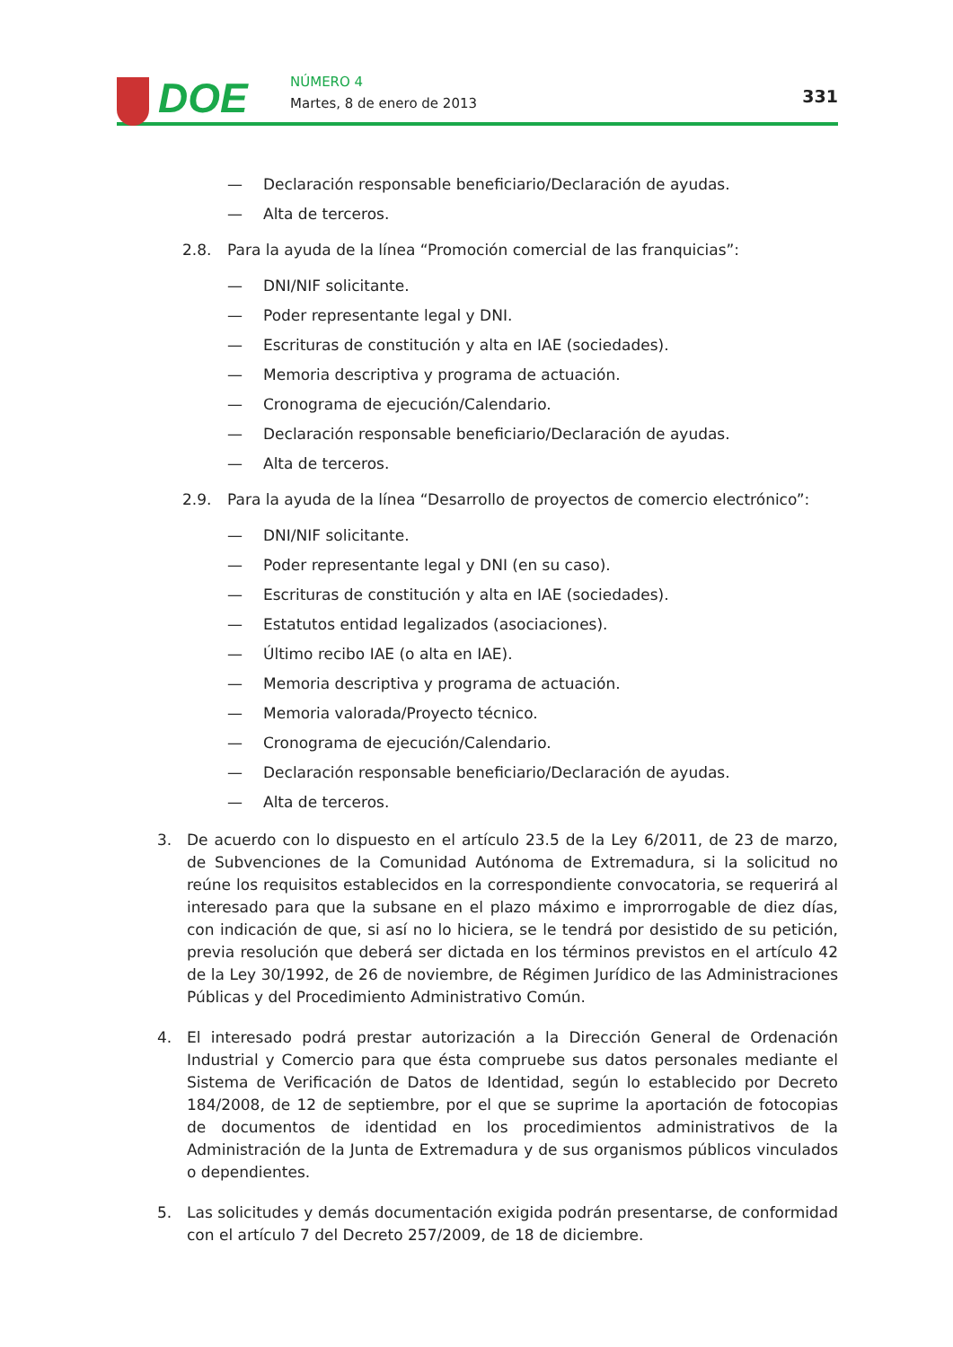DOE NÚMERO 4
Martes, 8 de enero de 2013 331
— Declaración responsable beneficiario/Declaración de ayudas.
— Alta de terceros.
2.8. Para la ayuda de la línea “Promoción comercial de las franquicias”:
— DNI/NIF solicitante.
— Poder representante legal y DNI.
— Escrituras de constitución y alta en IAE (sociedades).
— Memoria descriptiva y programa de actuación.
— Cronograma de ejecución/Calendario.
— Declaración responsable beneficiario/Declaración de ayudas.
— Alta de terceros.
2.9. Para la ayuda de la línea “Desarrollo de proyectos de comercio electrónico”:
— DNI/NIF solicitante.
— Poder representante legal y DNI (en su caso).
— Escrituras de constitución y alta en IAE (sociedades).
— Estatutos entidad legalizados (asociaciones).
— Último recibo IAE (o alta en IAE).
— Memoria descriptiva y programa de actuación.
— Memoria valorada/Proyecto técnico.
— Cronograma de ejecución/Calendario.
— Declaración responsable beneficiario/Declaración de ayudas.
— Alta de terceros.
3. De acuerdo con lo dispuesto en el artículo 23.5 de la Ley 6/2011, de 23 de marzo, de Subvenciones de la Comunidad Autónoma de Extremadura, si la solicitud no reúne los requisitos establecidos en la correspondiente convocatoria, se requerirá al interesado para que la subsane en el plazo máximo e improrrogable de diez días, con indicación de que, si así no lo hiciera, se le tendrá por desistido de su petición, previa resolución que deberá ser dictada en los términos previstos en el artículo 42 de la Ley 30/1992, de 26 de noviembre, de Régimen Jurídico de las Administraciones Públicas y del Procedimiento Administrativo Común.
4. El interesado podrá prestar autorización a la Dirección General de Ordenación Industrial y Comercio para que ésta compruebe sus datos personales mediante el Sistema de Verificación de Datos de Identidad, según lo establecido por Decreto 184/2008, de 12 de septiembre, por el que se suprime la aportación de fotocopias de documentos de identidad en los procedimientos administrativos de la Administración de la Junta de Extremadura y de sus organismos públicos vinculados o dependientes.
5. Las solicitudes y demás documentación exigida podrán presentarse, de conformidad con el artículo 7 del Decreto 257/2009, de 18 de diciembre.